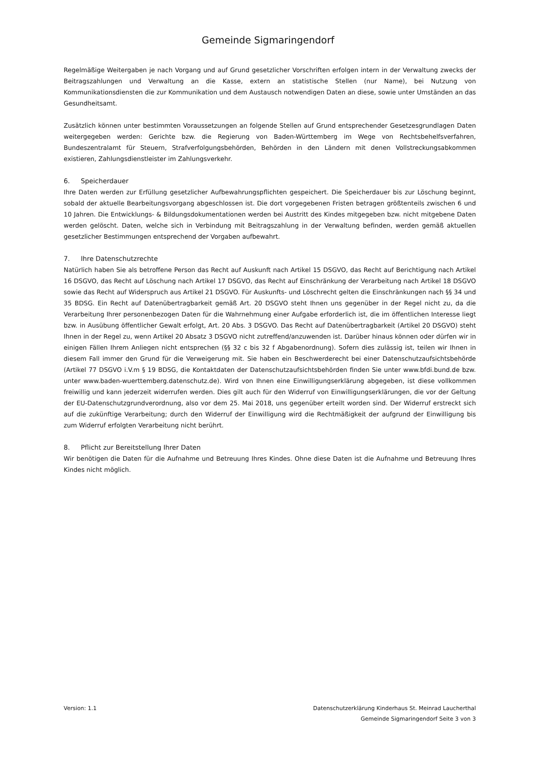Gemeinde Sigmaringendorf
Regelmäßige Weitergaben je nach Vorgang und auf Grund gesetzlicher Vorschriften erfolgen intern in der Verwaltung zwecks der Beitragszahlungen und Verwaltung an die Kasse, extern an statistische Stellen (nur Name), bei Nutzung von Kommunikationsdiensten die zur Kommunikation und dem Austausch notwendigen Daten an diese, sowie unter Umständen an das Gesundheitsamt.
Zusätzlich können unter bestimmten Voraussetzungen an folgende Stellen auf Grund entsprechender Gesetzesgrundlagen Daten weitergegeben werden: Gerichte bzw. die Regierung von Baden-Württemberg im Wege von Rechtsbehelfsverfahren, Bundeszentralamt für Steuern, Strafverfolgungsbehörden, Behörden in den Ländern mit denen Vollstreckungsabkommen existieren, Zahlungsdienstleister im Zahlungsverkehr.
6. Speicherdauer
Ihre Daten werden zur Erfüllung gesetzlicher Aufbewahrungspflichten gespeichert. Die Speicherdauer bis zur Löschung beginnt, sobald der aktuelle Bearbeitungsvorgang abgeschlossen ist. Die dort vorgegebenen Fristen betragen größtenteils zwischen 6 und 10 Jahren. Die Entwicklungs- & Bildungsdokumentationen werden bei Austritt des Kindes mitgegeben bzw. nicht mitgebene Daten werden gelöscht. Daten, welche sich in Verbindung mit Beitragszahlung in der Verwaltung befinden, werden gemäß aktuellen gesetzlicher Bestimmungen entsprechend der Vorgaben aufbewahrt.
7. Ihre Datenschutzrechte
Natürlich haben Sie als betroffene Person das Recht auf Auskunft nach Artikel 15 DSGVO, das Recht auf Berichtigung nach Artikel 16 DSGVO, das Recht auf Löschung nach Artikel 17 DSGVO, das Recht auf Einschränkung der Verarbeitung nach Artikel 18 DSGVO sowie das Recht auf Widerspruch aus Artikel 21 DSGVO. Für Auskunfts- und Löschrecht gelten die Einschränkungen nach §§ 34 und 35 BDSG. Ein Recht auf Datenübertragbarkeit gemäß Art. 20 DSGVO steht Ihnen uns gegenüber in der Regel nicht zu, da die Verarbeitung Ihrer personenbezogen Daten für die Wahrnehmung einer Aufgabe erforderlich ist, die im öffentlichen Interesse liegt bzw. in Ausübung öffentlicher Gewalt erfolgt, Art. 20 Abs. 3 DSGVO. Das Recht auf Datenübertragbarkeit (Artikel 20 DSGVO) steht Ihnen in der Regel zu, wenn Artikel 20 Absatz 3 DSGVO nicht zutreffend/anzuwenden ist. Darüber hinaus können oder dürfen wir in einigen Fällen Ihrem Anliegen nicht entsprechen (§§ 32 c bis 32 f Abgabenordnung). Sofern dies zulässig ist, teilen wir Ihnen in diesem Fall immer den Grund für die Verweigerung mit. Sie haben ein Beschwerderecht bei einer Datenschutzaufsichtsbehörde (Artikel 77 DSGVO i.V.m § 19 BDSG, die Kontaktdaten der Datenschutzaufsichtsbehörden finden Sie unter www.bfdi.bund.de bzw. unter www.baden-wuerttemberg.datenschutz.de). Wird von Ihnen eine Einwilligungserklärung abgegeben, ist diese vollkommen freiwillig und kann jederzeit widerrufen werden. Dies gilt auch für den Widerruf von Einwilligungserklärungen, die vor der Geltung der EU-Datenschutzgrundverordnung, also vor dem 25. Mai 2018, uns gegenüber erteilt worden sind. Der Widerruf erstreckt sich auf die zukünftige Verarbeitung; durch den Widerruf der Einwilligung wird die Rechtmäßigkeit der aufgrund der Einwilligung bis zum Widerruf erfolgten Verarbeitung nicht berührt.
8. Pflicht zur Bereitstellung Ihrer Daten
Wir benötigen die Daten für die Aufnahme und Betreuung Ihres Kindes. Ohne diese Daten ist die Aufnahme und Betreuung Ihres Kindes nicht möglich.
Version: 1.1 Datenschutzerklärung Kinderhaus St. Meinrad Laucherthal
Gemeinde Sigmaringendorf Seite 3 von 3